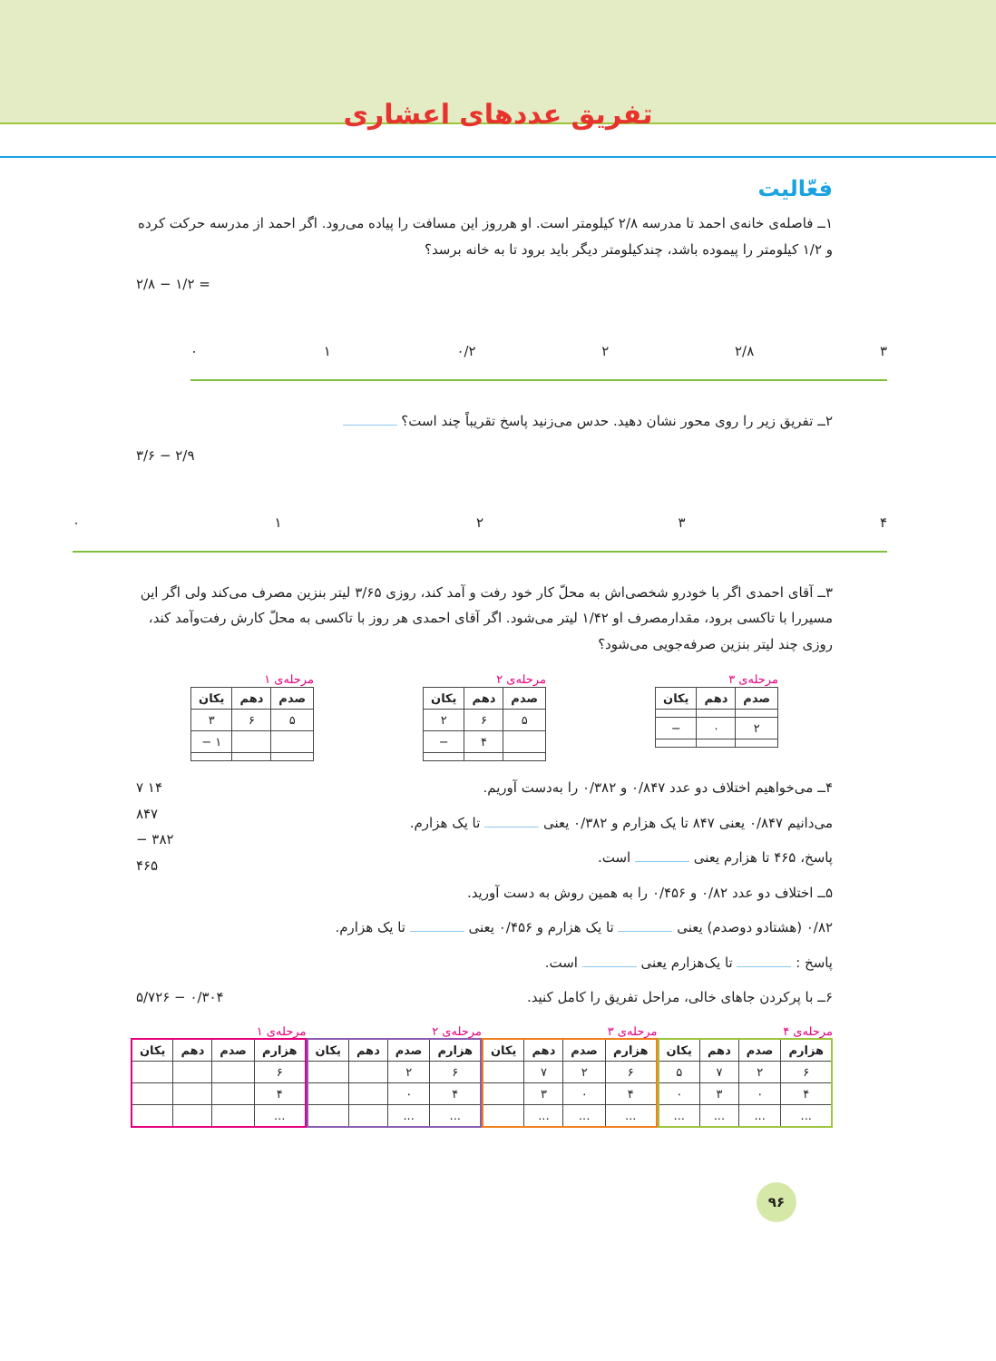تفریق عددهای اعشاری
فعّالیت
۱ــ فاصله‌ی خانه‌ی احمد تا مدرسه ۲/۸ کیلومتر است. او هرروز این مسافت را پیاده می‌رود. اگر احمد از مدرسه حرکت کرده و ۱/۲ کیلومتر را پیموده باشد، چندکیلومتر دیگر باید برود تا به خانه برسد؟
۲/۸ − ۱/۲ =
۰ ۱ ۰/۲ ۲ ۲/۸ ۳
۲ــ تفریق زیر را روی محور نشان دهید. حدس می‌زنید پاسخ تقریباً چند است؟
۳/۶ − ۲/۹
۰۱۲۳۴
۳ــ آقای احمدی اگر با خودرو شخصی‌اش به محلّ کار خود رفت و آمد کند، روزی ۳/۶۵ لیتر بنزین مصرف می‌کند ولی اگر این مسیررا با تاکسی برود، مقدارمصرف او ۱/۴۲ لیتر می‌شود. اگر آقای احمدی هر روز با تاکسی به محلّ کارش رفت‌وآمد کند، روزی چند لیتر بنزین صرفه‌جویی می‌شود؟
مرحله‌ی ۳
| صدم | دهم | یکان |
| --- | --- | --- |
| ۲ | ۰ | − |
مرحله‌ی ۲
| صدم | دهم | یکان |
| --- | --- | --- |
| ۵ | ۶ | ۲ |
| | ۴ | − |
مرحله‌ی ۱
| صدم | دهم | یکان |
| --- | --- | --- |
| ۵ | ۶ | ۳ |
| | | ۱ − |
۴ــ می‌خواهیم اختلاف دو عدد ۰/۸۴۷ و ۰/۳۸۲ را به‌دست آوریم. ۷ ۱۴
۸۴۷
− ۳۸۲
۴۶۵
می‌دانیم ۰/۸۴۷ یعنی ۸۴۷ تا یک هزارم و ۰/۳۸۲ یعنی تا یک هزارم.
پاسخ، ۴۶۵ تا هزارم یعنی است.
۵ــ اختلاف دو عدد ۰/۸۲ و ۰/۴۵۶ را به همین روش به دست آورید.
۰/۸۲ (هشتادو دوصدم) یعنی تا یک هزارم و ۰/۴۵۶ یعنی تا یک هزارم.
پاسخ : تا یک‌هزارم یعنی است.
۶ــ با پرکردن جاهای خالی، مراحل تفریق را کامل کنید. ۵/۷۲۶ − ۰/۳۰۴
مرحله‌ی ۴
| هزارم | صدم | دهم | یکان |
| --- | --- | --- | --- |
| ۶ | ۲ | ۷ | ۵ |
| ۴ | ۰ | ۳ | ۰ |
| ... | ... | ... | ... |
مرحله‌ی ۳
| هزارم | صدم | دهم | یکان |
| --- | --- | --- | --- |
| ۶ | ۲ | ۷ | |
| ۴ | ۰ | ۳ | |
| ... | ... | ... | |
مرحله‌ی ۲
| هزارم | صدم | دهم | یکان |
| --- | --- | --- | --- |
| ۶ | ۲ | | |
| ۴ | ۰ | | |
| ... | ... | | |
مرحله‌ی ۱
| هزارم | صدم | دهم | یکان |
| --- | --- | --- | --- |
| ۶ | | | |
| ۴ | | | |
| ... | | | |
۹۶